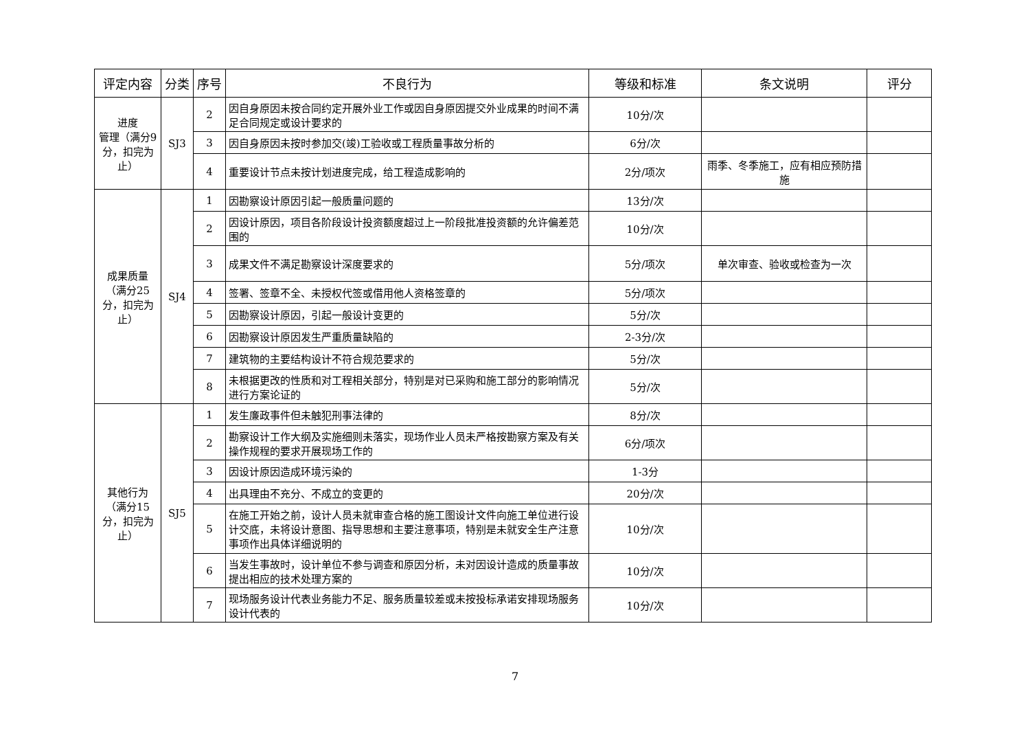| 评定内容 | 分类 | 序号 | 不良行为 | 等级和标准 | 条文说明 | 评分 |
| --- | --- | --- | --- | --- | --- | --- |
| 进度 管理（满分9分，扣完为止） | SJ3 | 2 | 因自身原因未按合同约定开展外业工作或因自身原因提交外业成果的时间不满足合同规定或设计要求的 | 10分/次 | | |
| | | 3 | 因自身原因未按时参加交(竣)工验收或工程质量事故分析的 | 6分/次 | | |
| | | 4 | 重要设计节点未按计划进度完成，给工程造成影响的 | 2分/项次 | 雨季、冬季施工，应有相应预防措施 | |
| 成果质量（满分25分，扣完为止） | SJ4 | 1 | 因勘察设计原因引起一般质量问题的 | 13分/次 | | |
| | | 2 | 因设计原因，项目各阶段设计投资额度超过上一阶段批准投资额的允许偏差范围的 | 10分/次 | | |
| | | 3 | 成果文件不满足勘察设计深度要求的 | 5分/项次 | 单次审查、验收或检查为一次 | |
| | | 4 | 签署、签章不全、未授权代签或借用他人资格签章的 | 5分/项次 | | |
| | | 5 | 因勘察设计原因，引起一般设计变更的 | 5分/次 | | |
| | | 6 | 因勘察设计原因发生严重质量缺陷的 | 2-3分/次 | | |
| | | 7 | 建筑物的主要结构设计不符合规范要求的 | 5分/次 | | |
| | | 8 | 未根据更改的性质和对工程相关部分，特别是对已采购和施工部分的影响情况进行方案论证的 | 5分/次 | | |
| 其他行为（满分15分，扣完为止） | SJ5 | 1 | 发生廉政事件但未触犯刑事法律的 | 8分/次 | | |
| | | 2 | 勘察设计工作大纲及实施细则未落实，现场作业人员未严格按勘察方案及有关操作规程的要求开展现场工作的 | 6分/项次 | | |
| | | 3 | 因设计原因造成环境污染的 | 1-3分 | | |
| | | 4 | 出具理由不充分、不成立的变更的 | 20分/次 | | |
| | | 5 | 在施工开始之前，设计人员未就审查合格的施工图设计文件向施工单位进行设计交底，未将设计意图、指导思想和主要注意事项，特别是未就安全生产注意事项作出具体详细说明的 | 10分/次 | | |
| | | 6 | 当发生事故时，设计单位不参与调查和原因分析，未对因设计造成的质量事故提出相应的技术处理方案的 | 10分/次 | | |
| | | 7 | 现场服务设计代表业务能力不足、服务质量较差或未按投标承诺安排现场服务设计代表的 | 10分/次 | | |
7